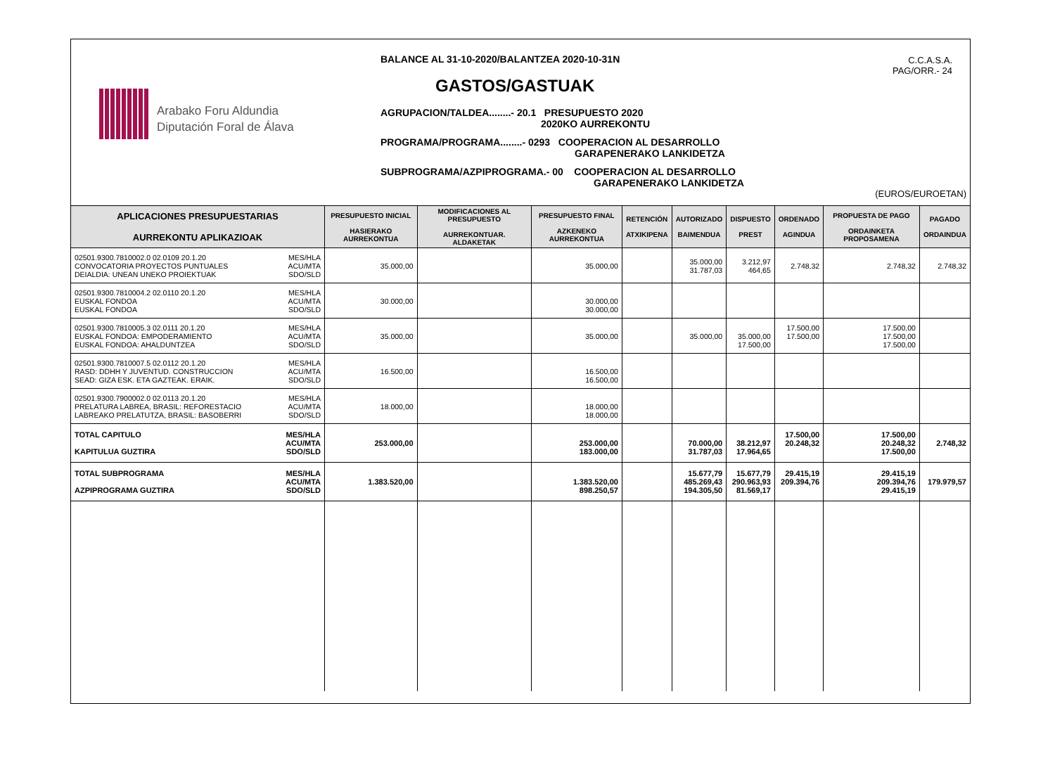Arabako Foru Aldundia
Diputación Foral de Álava
BALANCE AL 31-10-2020/BALANTZEA 2020-10-31N
GASTOS/GASTUAK
AGRUPACION/TALDEA........- 20.1 PRESUPUESTO 2020
2020KO AURREKONTU
PROGRAMA/PROGRAMA........- 0293 COOPERACION AL DESARROLLO
GARAPENERAKO LANKIDETZA
SUBPROGRAMA/AZPIPROGRAMA.- 00 COOPERACION AL DESARROLLO
GARAPENERAKO LANKIDETZA
C.C.A.S.A.
PAG/ORR.- 24
(EUROS/EUROETAN)
| APLICACIONES PRESUPUESTARIAS AURREKONTU APLIKAZIOAK | PRESUPUESTO INICIAL HASIERAKO AURREKONTUA | MODIFICACIONES AL PRESUPUESTO AURREKONTUAR. ALDAKETAK | PRESUPUESTO FINAL AZKENEKO AURREKONTUA | RETENCIÓN ATXIKIPENA | AUTORIZADO BAIMENDUA | DISPUESTO PREST | ORDENADO AGINDUA | PROPUESTA DE PAGO ORDAINKETA PROPOSAMENA | PAGADO ORDAINDUA |
| --- | --- | --- | --- | --- | --- | --- | --- | --- | --- |
| 02501.9300.7810002.0 02.0109 20.1.20 CONVOCATORIA PROYECTOS PUNTUALES DEIALDIA: UNEAN UNEKO PROIEKTUAK MES/HLA ACU/MTA SDO/SLD | 35.000,00 | | 35.000,00 | | 35.000,00 31.787,03 | 3.212,97 464,65 | 2.748,32 | 2.748,32 | 2.748,32 |
| 02501.9300.7810004.2 02.0110 20.1.20 EUSKAL FONDOA EUSKAL FONDOA MES/HLA ACU/MTA SDO/SLD | 30.000,00 | | 30.000,00 30.000,00 | | | | | | |
| 02501.9300.7810005.3 02.0111 20.1.20 EUSKAL FONDOA: EMPODERAMIENTO EUSKAL FONDOA: AHALDUNTZEA MES/HLA ACU/MTA SDO/SLD | 35.000,00 | | 35.000,00 | | 35.000,00 | 35.000,00 17.500,00 | 17.500,00 17.500,00 | 17.500,00 17.500,00 17.500,00 | |
| 02501.9300.7810007.5 02.0112 20.1.20 RASD: DDHH Y JUVENTUD. CONSTRUCCION SEAD: GIZA ESK. ETA GAZTEAK. ERAIK. MES/HLA ACU/MTA SDO/SLD | 16.500,00 | | 16.500,00 16.500,00 | | | | | | |
| 02501.9300.7900002.0 02.0113 20.1.20 PRELATURA LABREA, BRASIL: REFORESTACIO LABREAKO PRELATUTZA, BRASIL: BASOBERRI MES/HLA ACU/MTA SDO/SLD | 18.000,00 | | 18.000,00 18.000,00 | | | | | | |
| TOTAL CAPITULO KAPITULUA GUZTIRA MES/HLA ACU/MTA SDO/SLD | 253.000,00 | | 253.000,00 183.000,00 | | 70.000,00 31.787,03 | 38.212,97 17.964,65 | 17.500,00 20.248,32 | 17.500,00 20.248,32 17.500,00 | 2.748,32 |
| TOTAL SUBPROGRAMA AZPIPROGRAMA GUZTIRA MES/HLA ACU/MTA SDO/SLD | 1.383.520,00 | | 1.383.520,00 898.250,57 | | 15.677,79 485.269,43 194.305,50 | 15.677,79 290.963,93 81.569,17 | 29.415,19 209.394,76 | 29.415,19 209.394,76 29.415,19 | 179.979,57 |